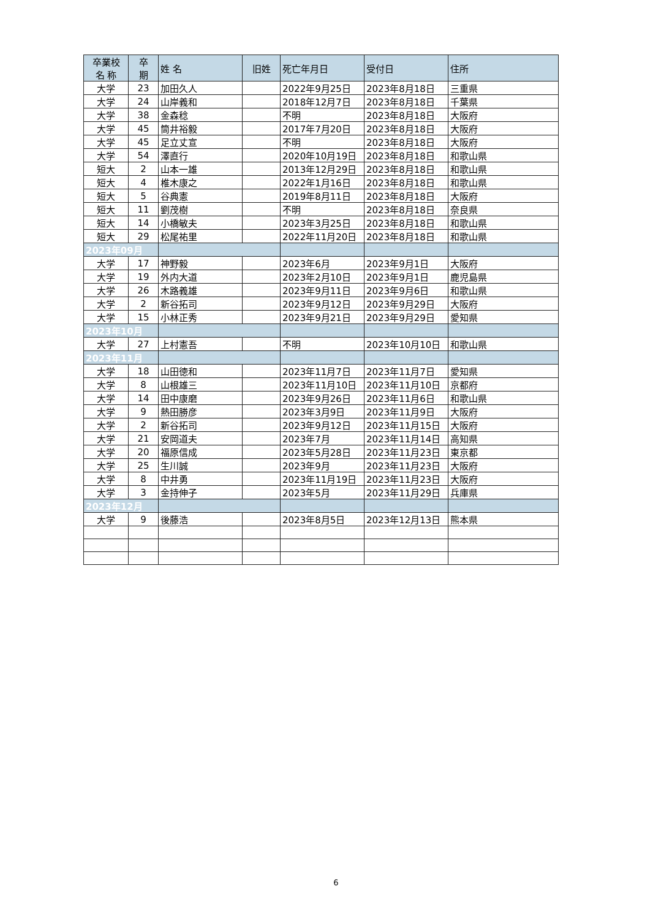| 卒業校 名 称 | 卒 期 | 姓 名 | 旧姓 | 死亡年月日 | 受付日 | 住所 |
| --- | --- | --- | --- | --- | --- | --- |
| 大学 | 23 | 加田久人 | | 2022年9月25日 | 2023年8月18日 | 三重県 |
| 大学 | 24 | 山岸義和 | | 2018年12月7日 | 2023年8月18日 | 千葉県 |
| 大学 | 38 | 金森稔 | | 不明 | 2023年8月18日 | 大阪府 |
| 大学 | 45 | 筒井裕毅 | | 2017年7月20日 | 2023年8月18日 | 大阪府 |
| 大学 | 45 | 足立丈宣 | | 不明 | 2023年8月18日 | 大阪府 |
| 大学 | 54 | 澤直行 | | 2020年10月19日 | 2023年8月18日 | 和歌山県 |
| 短大 | 2 | 山本一雄 | | 2013年12月29日 | 2023年8月18日 | 和歌山県 |
| 短大 | 4 | 椎木康之 | | 2022年1月16日 | 2023年8月18日 | 和歌山県 |
| 短大 | 5 | 谷典憲 | | 2019年8月11日 | 2023年8月18日 | 大阪府 |
| 短大 | 11 | 劉茂樹 | | 不明 | 2023年8月18日 | 奈良県 |
| 短大 | 14 | 小橋敏夫 | | 2023年3月25日 | 2023年8月18日 | 和歌山県 |
| 短大 | 29 | 松尾祐里 | | 2022年11月20日 | 2023年8月18日 | 和歌山県 |
| 2023年09月 | | | | | | |
| 大学 | 17 | 神野毅 | | 2023年6月 | 2023年9月1日 | 大阪府 |
| 大学 | 19 | 外内大道 | | 2023年2月10日 | 2023年9月1日 | 鹿児島県 |
| 大学 | 26 | 木路義雄 | | 2023年9月11日 | 2023年9月6日 | 和歌山県 |
| 大学 | 2 | 新谷拓司 | | 2023年9月12日 | 2023年9月29日 | 大阪府 |
| 大学 | 15 | 小林正秀 | | 2023年9月21日 | 2023年9月29日 | 愛知県 |
| 2023年10月 | | | | | | |
| 大学 | 27 | 上村憲吾 | | 不明 | 2023年10月10日 | 和歌山県 |
| 2023年11月 | | | | | | |
| 大学 | 18 | 山田徳和 | | 2023年11月7日 | 2023年11月7日 | 愛知県 |
| 大学 | 8 | 山根雄三 | | 2023年11月10日 | 2023年11月10日 | 京都府 |
| 大学 | 14 | 田中康磨 | | 2023年9月26日 | 2023年11月6日 | 和歌山県 |
| 大学 | 9 | 熱田勝彦 | | 2023年3月9日 | 2023年11月9日 | 大阪府 |
| 大学 | 2 | 新谷拓司 | | 2023年9月12日 | 2023年11月15日 | 大阪府 |
| 大学 | 21 | 安岡道夫 | | 2023年7月 | 2023年11月14日 | 高知県 |
| 大学 | 20 | 福原信成 | | 2023年5月28日 | 2023年11月23日 | 東京都 |
| 大学 | 25 | 生川誠 | | 2023年9月 | 2023年11月23日 | 大阪府 |
| 大学 | 8 | 中井勇 | | 2023年11月19日 | 2023年11月23日 | 大阪府 |
| 大学 | 3 | 金持伸子 | | 2023年5月 | 2023年11月29日 | 兵庫県 |
| 2023年12月 | | | | | | |
| 大学 | 9 | 後藤浩 | | 2023年8月5日 | 2023年12月13日 | 熊本県 |
6